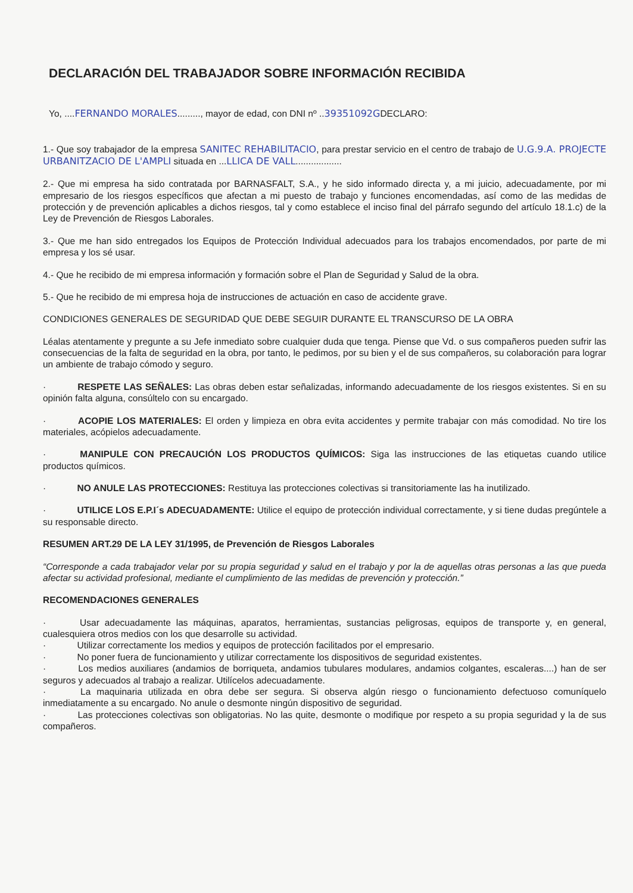DECLARACIÓN DEL TRABAJADOR SOBRE INFORMACIÓN RECIBIDA
Yo, ....FERNANDO MORALES........., mayor de edad, con DNI nº ..39351092GDECLARO:
1.- Que soy trabajador de la empresa SANITEC REHABILITACIO, para prestar servicio en el centro de trabajo de U.G.9.A. PROJECTE URBANITZACIO DE L'AMPLI situada en ...LLICA DE VALL..................
2.- Que mi empresa ha sido contratada por BARNASFALT, S.A., y he sido informado directa y, a mi juicio, adecuadamente, por mi empresario de los riesgos específicos que afectan a mi puesto de trabajo y funciones encomendadas, así como de las medidas de protección y de prevención aplicables a dichos riesgos, tal y como establece el inciso final del párrafo segundo del artículo 18.1.c) de la Ley de Prevención de Riesgos Laborales.
3.- Que me han sido entregados los Equipos de Protección Individual adecuados para los trabajos encomendados, por parte de mi empresa y los sé usar.
4.- Que he recibido de mi empresa información y formación sobre el Plan de Seguridad y Salud de la obra.
5.- Que he recibido de mi empresa hoja de instrucciones de actuación en caso de accidente grave.
CONDICIONES GENERALES DE SEGURIDAD QUE DEBE SEGUIR DURANTE EL TRANSCURSO DE LA OBRA
Léalas atentamente y pregunte a su Jefe inmediato sobre cualquier duda que tenga. Piense que Vd. o sus compañeros pueden sufrir las consecuencias de la falta de seguridad en la obra, por tanto, le pedimos, por su bien y el de sus compañeros, su colaboración para lograr un ambiente de trabajo cómodo y seguro.
· RESPETE LAS SEÑALES: Las obras deben estar señalizadas, informando adecuadamente de los riesgos existentes. Si en su opinión falta alguna, consúltelo con su encargado.
· ACOPIE LOS MATERIALES: El orden y limpieza en obra evita accidentes y permite trabajar con más comodidad. No tire los materiales, acópielos adecuadamente.
· MANIPULE CON PRECAUCIÓN LOS PRODUCTOS QUÍMICOS: Siga las instrucciones de las etiquetas cuando utilice productos químicos.
· NO ANULE LAS PROTECCIONES: Restituya las protecciones colectivas si transitoriamente las ha inutilizado.
· UTILICE LOS E.P.I´s ADECUADAMENTE: Utilice el equipo de protección individual correctamente, y si tiene dudas pregúntele a su responsable directo.
RESUMEN ART.29 DE LA LEY 31/1995, de Prevención de Riesgos Laborales
“Corresponde a cada trabajador velar por su propia seguridad y salud en el trabajo y por la de aquellas otras personas a las que pueda afectar su actividad profesional, mediante el cumplimiento de las medidas de prevención y protección.”
RECOMENDACIONES GENERALES
· Usar adecuadamente las máquinas, aparatos, herramientas, sustancias peligrosas, equipos de transporte y, en general, cualesquiera otros medios con los que desarrolle su actividad.
· Utilizar correctamente los medios y equipos de protección facilitados por el empresario.
· No poner fuera de funcionamiento y utilizar correctamente los dispositivos de seguridad existentes.
· Los medios auxiliares (andamios de borriqueta, andamios tubulares modulares, andamios colgantes, escaleras....) han de ser seguros y adecuados al trabajo a realizar. Utilícelos adecuadamente.
· La maquinaria utilizada en obra debe ser segura. Si observa algún riesgo o funcionamiento defectuoso comuníquelo inmediatamente a su encargado. No anule o desmonte ningún dispositivo de seguridad.
· Las protecciones colectivas son obligatorias. No las quite, desmonte o modifique por respeto a su propia seguridad y la de sus compañeros.